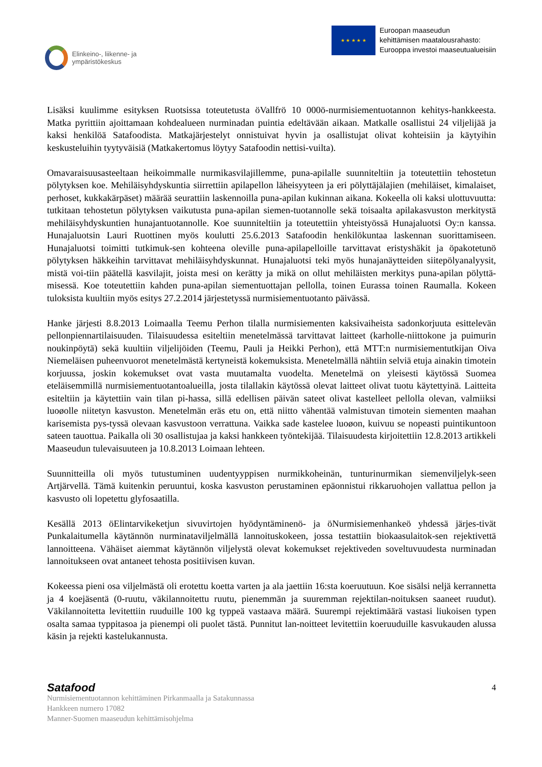Elinkeino-, liikenne- ja
ympäristökeskus
★ ★ ★ ★ ★
Euroopan maaseudun
kehittämisen maatalousrahasto:
Eurooppa investoi maaseutualueisiin
Lisäksi kuulimme esityksen Ruotsissa toteutetusta öVallfrö 10 000ö-nurmisiementuotannon kehitys-hankkeesta. Matka pyrittiin ajoittamaan kohdealueen nurminadan puintia edeltävään aikaan. Matkalle osallistui 24 viljelijää ja kaksi henkilöä Satafoodista. Matkajärjestelyt onnistuivat hyvin ja osallistujat olivat kohteisiin ja käytyihin keskusteluihin tyytyväisiä (Matkakertomus löytyy Satafoodin nettisi-vuilta).
Omavaraisuusasteeltaan heikoimmalle nurmikasvilajillemme, puna-apilalle suunniteltiin ja toteutettiin tehostetun pölytyksen koe. Mehiläisyhdyskuntia siirrettiin apilapellon läheisyyteen ja eri pölyttäjälajien (mehiläiset, kimalaiset, perhoset, kukkakärpäset) määrää seurattiin laskennoilla puna-apilan kukinnan aikana. Kokeella oli kaksi ulottuvuutta: tutkitaan tehostetun pölytyksen vaikutusta puna-apilan siemen-tuotannolle sekä toisaalta apilakasvuston merkitystä mehiläisyhdyskuntien hunajantuotannolle. Koe suunniteltiin ja toteutettiin yhteistyössä Hunajaluotsi Oy:n kanssa. Hunajaluotsin Lauri Ruottinen myös koulutti 25.6.2013 Satafoodin henkilökuntaa laskennan suorittamiseen. Hunajaluotsi toimitti tutkimuk-sen kohteena oleville puna-apilapelloille tarvittavat eristyshäkit ja öpakotetunö pölytyksen häkkeihin tarvittavat mehiläisyhdyskunnat. Hunajaluotsi teki myös hunajanäytteiden siitepölyanalyysit, mistä voi-tiin päätellä kasvilajit, joista mesi on kerätty ja mikä on ollut mehiläisten merkitys puna-apilan pölyttä-misessä. Koe toteutettiin kahden puna-apilan siementuottajan pellolla, toinen Eurassa toinen Raumalla. Kokeen tuloksista kuultiin myös esitys 27.2.2014 järjestetyssä nurmisiementuotanto päivässä.
Hanke järjesti 8.8.2013 Loimaalla Teemu Perhon tilalla nurmisiementen kaksivaiheista sadonkorjuuta esittelevän pellonpiennartilaisuuden. Tilaisuudessa esiteltiin menetelmässä tarvittavat laitteet (karholle-niittokone ja puimurin noukinpöytä) sekä kuultiin viljelijöiden (Teemu, Pauli ja Heikki Perhon), että MTT:n nurmisiementutkijan Oiva Niemeläisen puheenvuorot menetelmästä kertyneistä kokemuksista. Menetelmällä nähtiin selviä etuja ainakin timotein korjuussa, joskin kokemukset ovat vasta muutamalta vuodelta. Menetelmä on yleisesti käytössä Suomea eteläisemmillä nurmisiementuotantoalueilla, josta tilallakin käytössä olevat laitteet olivat tuotu käytettyinä. Laitteita esiteltiin ja käytettiin vain tilan pi-hassa, sillä edellisen päivän sateet olivat kastelleet pellolla olevan, valmiiksi luoøolle niitetyn kasvuston. Menetelmän eräs etu on, että niitto vähentää valmistuvan timotein siementen maahan karisemista pys-tyssä olevaan kasvustoon verrattuna. Vaikka sade kastelee luoøon, kuivuu se nopeasti puintikuntoon sateen tauottua. Paikalla oli 30 osallistujaa ja kaksi hankkeen työntekijää. Tilaisuudesta kirjoitettiin 12.8.2013 artikkeli Maaseudun tulevaisuuteen ja 10.8.2013 Loimaan lehteen.
Suunnitteilla oli myös tutustuminen uudentyyppisen nurmikkoheinän, tunturinurmikan siemenviljelyk-seen Artjärvellä. Tämä kuitenkin peruuntui, koska kasvuston perustaminen epäonnistui rikkaruohojen vallattua pellon ja kasvusto oli lopetettu glyfosaatilla.
Kesällä 2013 öElintarvikeketjun sivuvirtojen hyödyntäminenö- ja öNurmisiemenhankeö yhdessä järjes-tivät Punkalaitumella käytännön nurminataviljelmällä lannoituskokeen, jossa testattiin biokaasulaitok-sen rejektivettä lannoitteena. Vähäiset aiemmat käytännön viljelystä olevat kokemukset rejektiveden soveltuvuudesta nurminadan lannoitukseen ovat antaneet tehosta positiivisen kuvan.
Kokeessa pieni osa viljelmästä oli erotettu koetta varten ja ala jaettiin 16:sta koeruutuun. Koe sisälsi neljä kerrannetta ja 4 koejäsentä (0-ruutu, väkilannoitettu ruutu, pienemmän ja suuremman rejektilan-noituksen saaneet ruudut). Väkilannoitetta levitettiin ruuduille 100 kg typpeä vastaava määrä. Suurempi rejektimäärä vastasi liukoisen typen osalta samaa typpitasoa ja pienempi oli puolet tästä. Punnitut lan-noitteet levitettiin koeruuduille kasvukauden alussa käsin ja rejekti kastelukannusta.
Satafood 4
Nurmisiementuotannon kehittäminen Pirkanmaalla ja Satakunnassa
Hankkeen numero 17082
Manner-Suomen maaseudun kehittämisohjelma